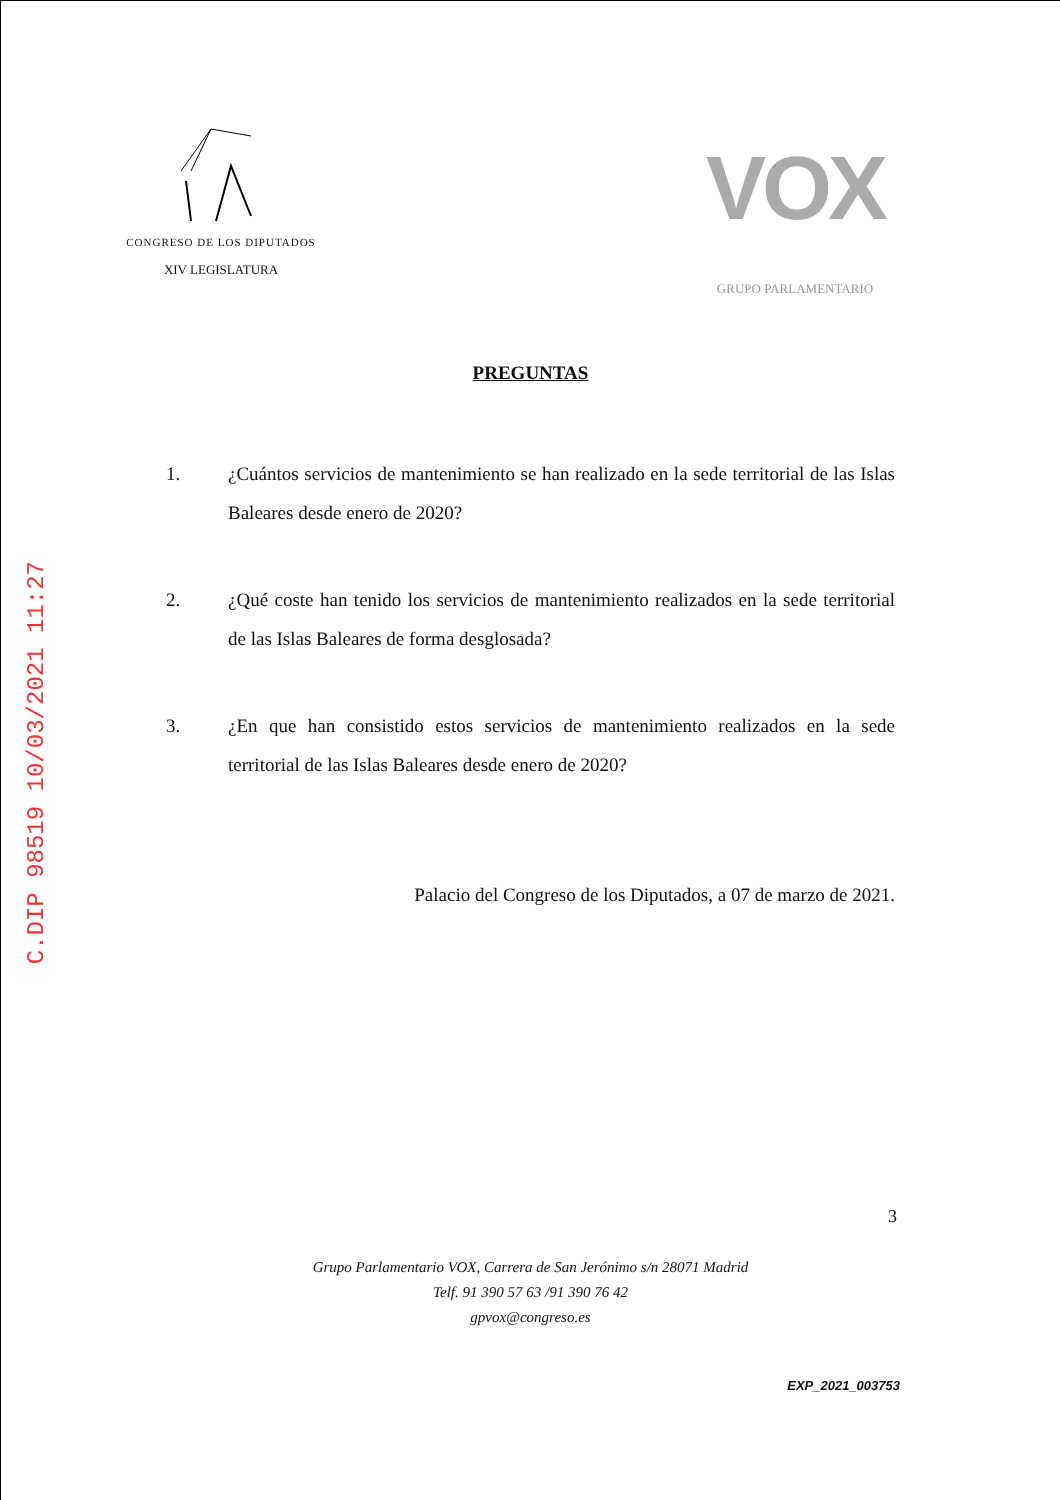C.DIP 98519 10/03/2021 11:27
CONGRESO DE LOS DIPUTADOS
XIV LEGISLATURA
VOX
GRUPO PARLAMENTARIO
PREGUNTAS
1. ¿Cuántos servicios de mantenimiento se han realizado en la sede territorial de las Islas Baleares desde enero de 2020?
2. ¿Qué coste han tenido los servicios de mantenimiento realizados en la sede territorial de las Islas Baleares de forma desglosada?
3. ¿En que han consistido estos servicios de mantenimiento realizados en la sede territorial de las Islas Baleares desde enero de 2020?
Palacio del Congreso de los Diputados, a 07 de marzo de 2021.
3
Grupo Parlamentario VOX, Carrera de San Jerónimo s/n 28071 Madrid
Telf. 91 390 57 63 /91 390 76 42
gpvox@congreso.es
EXP_2021_003753